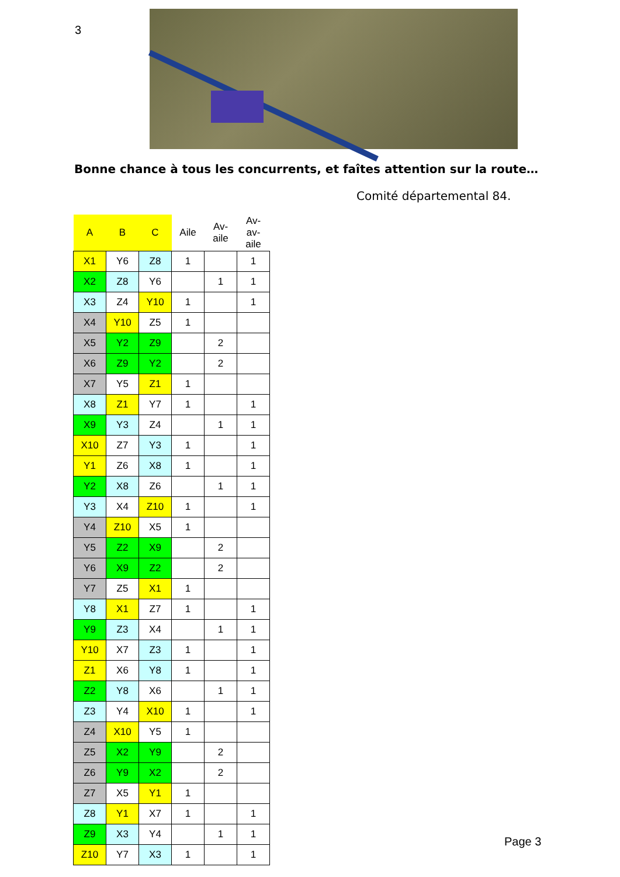3
Bonne chance à tous les concurrents, et faîtes attention sur la route…
Comité départemental 84.
| A | B | C | Aile | Av- aile | Av- av- aile |
| --- | --- | --- | --- | --- | --- |
| X1 | Y6 | Z8 | 1 | | 1 |
| X2 | Z8 | Y6 | | 1 | 1 |
| X3 | Z4 | Y10 | 1 | | 1 |
| X4 | Y10 | Z5 | 1 | | |
| X5 | Y2 | Z9 | | 2 | |
| X6 | Z9 | Y2 | | 2 | |
| X7 | Y5 | Z1 | 1 | | |
| X8 | Z1 | Y7 | 1 | | 1 |
| X9 | Y3 | Z4 | | 1 | 1 |
| X10 | Z7 | Y3 | 1 | | 1 |
| Y1 | Z6 | X8 | 1 | | 1 |
| Y2 | X8 | Z6 | | 1 | 1 |
| Y3 | X4 | Z10 | 1 | | 1 |
| Y4 | Z10 | X5 | 1 | | |
| Y5 | Z2 | X9 | | 2 | |
| Y6 | X9 | Z2 | | 2 | |
| Y7 | Z5 | X1 | 1 | | |
| Y8 | X1 | Z7 | 1 | | 1 |
| Y9 | Z3 | X4 | | 1 | 1 |
| Y10 | X7 | Z3 | 1 | | 1 |
| Z1 | X6 | Y8 | 1 | | 1 |
| Z2 | Y8 | X6 | | 1 | 1 |
| Z3 | Y4 | X10 | 1 | | 1 |
| Z4 | X10 | Y5 | 1 | | |
| Z5 | X2 | Y9 | | 2 | |
| Z6 | Y9 | X2 | | 2 | |
| Z7 | X5 | Y1 | 1 | | |
| Z8 | Y1 | X7 | 1 | | 1 |
| Z9 | X3 | Y4 | | 1 | 1 |
| Z10 | Y7 | X3 | 1 | | 1 |
Page 3